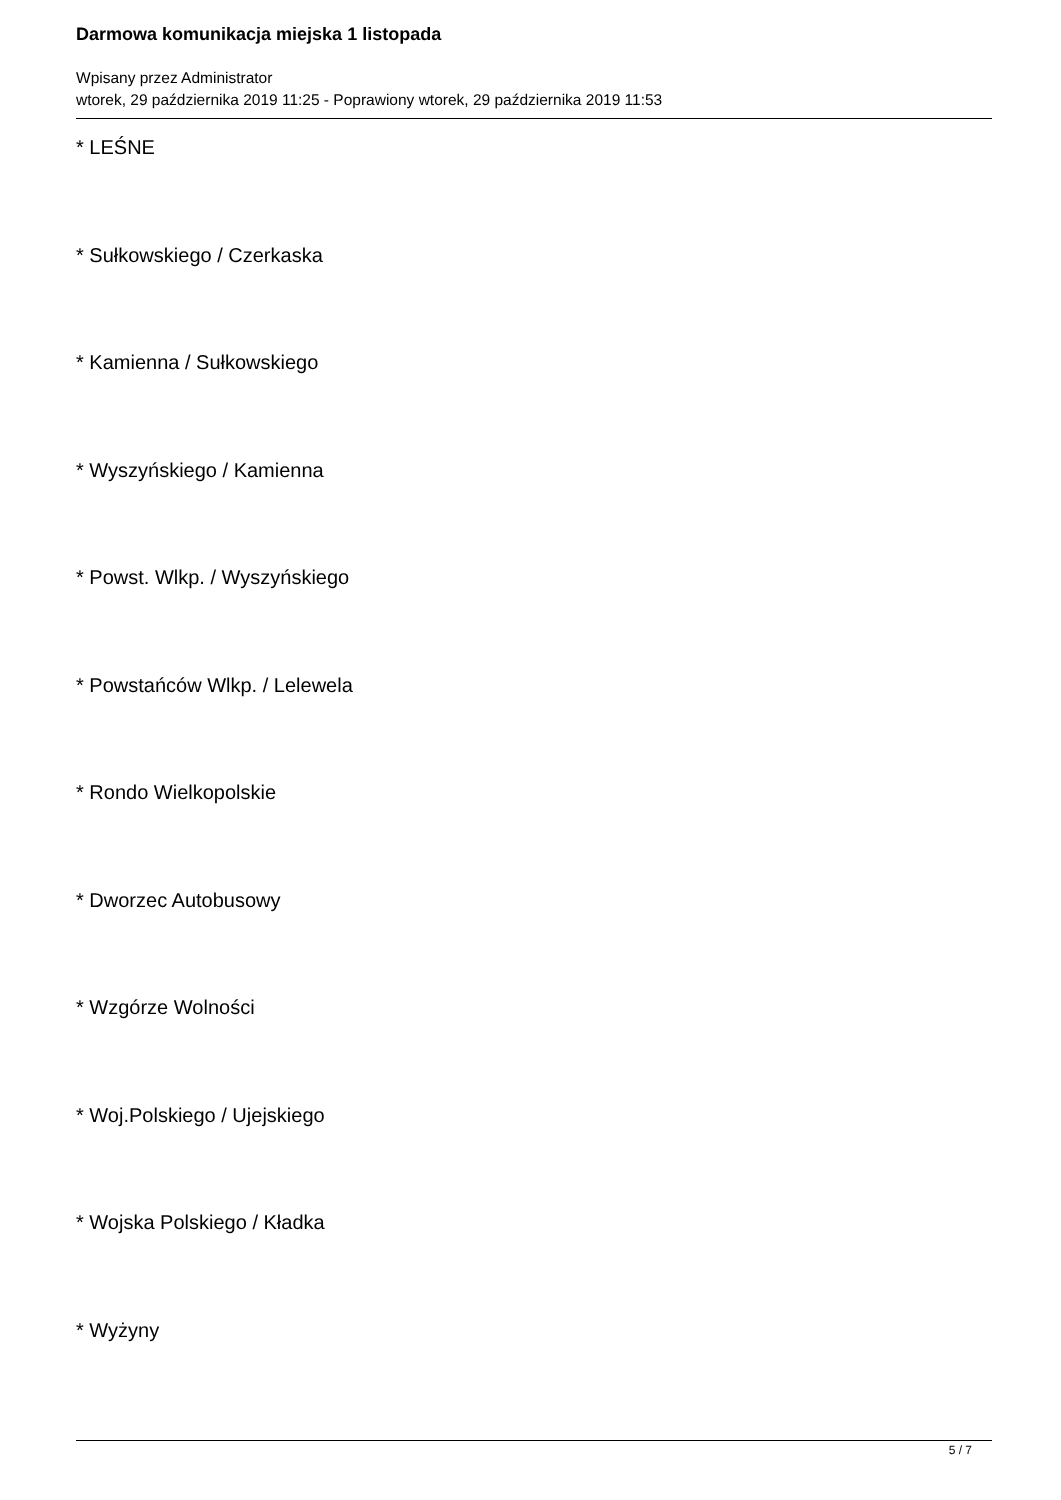Darmowa komunikacja miejska 1 listopada
Wpisany przez Administrator
wtorek, 29 października 2019 11:25 - Poprawiony wtorek, 29 października 2019 11:53
* LEŚNE
* Sułkowskiego / Czerkaska
* Kamienna / Sułkowskiego
* Wyszyńskiego / Kamienna
* Powst. Wlkp. / Wyszyńskiego
* Powstańców Wlkp. / Lelewela
* Rondo Wielkopolskie
* Dworzec Autobusowy
* Wzgórze Wolności
* Woj.Polskiego / Ujejskiego
* Wojska Polskiego / Kładka
* Wyżyny
5 / 7